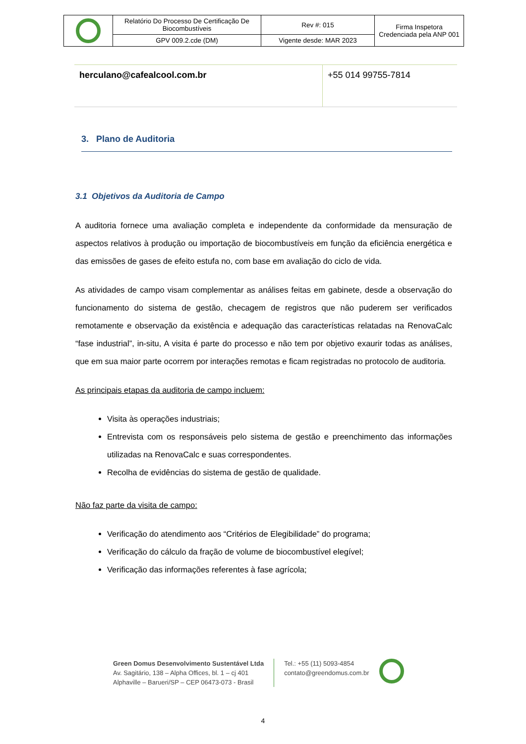| | Relatório Do Processo De Certificação De Biocombustíveis | Rev #: 015 | Firma Inspetora Credenciada pela ANP 001 |
| | GPV 009.2.cde (DM) | Vigente desde: MAR 2023 | |
| herculano@cafealcool.com.br | +55 014 99755-7814 |
3. Plano de Auditoria
3.1 Objetivos da Auditoria de Campo
A auditoria fornece uma avaliação completa e independente da conformidade da mensuração de aspectos relativos à produção ou importação de biocombustíveis em função da eficiência energética e das emissões de gases de efeito estufa no, com base em avaliação do ciclo de vida.
As atividades de campo visam complementar as análises feitas em gabinete, desde a observação do funcionamento do sistema de gestão, checagem de registros que não puderem ser verificados remotamente e observação da existência e adequação das características relatadas na RenovaCalc “fase industrial”, in-situ, A visita é parte do processo e não tem por objetivo exaurir todas as análises, que em sua maior parte ocorrem por interações remotas e ficam registradas no protocolo de auditoria.
As principais etapas da auditoria de campo incluem:
Visita às operações industriais;
Entrevista com os responsáveis pelo sistema de gestão e preenchimento das informações utilizadas na RenovaCalc e suas correspondentes.
Recolha de evidências do sistema de gestão de qualidade.
Não faz parte da visita de campo:
Verificação do atendimento aos “Critérios de Elegibilidade” do programa;
Verificação do cálculo da fração de volume de biocombustível elegível;
Verificação das informações referentes à fase agrícola;
Green Domus Desenvolvimento Sustentável Ltda
Av. Sagitário, 138 – Alpha Offices, bl. 1 – cj 401
Alphaville – Barueri/SP – CEP 06473-073 - Brasil
Tel.: +55 (11) 5093-4854
contato@greendomus.com.br
4